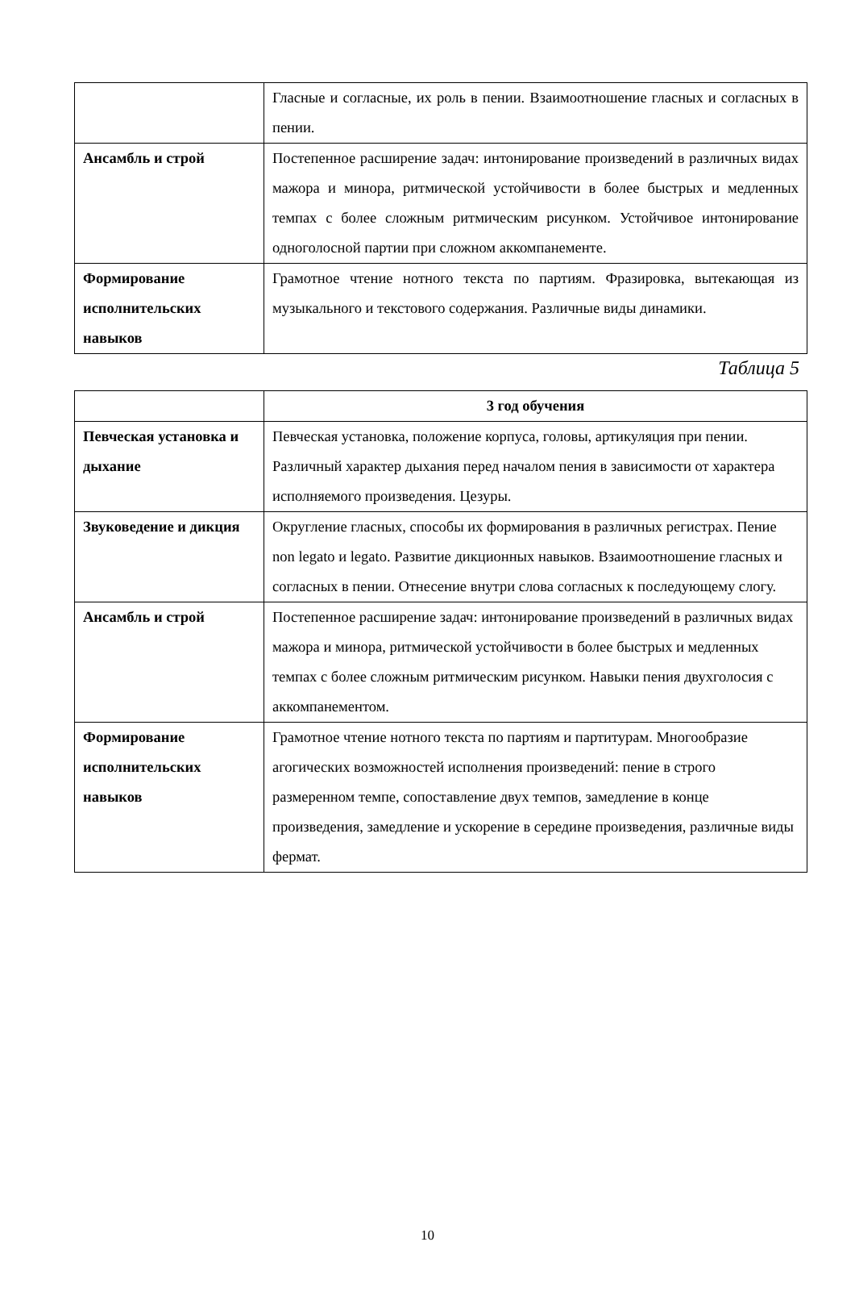| | Гласные и согласные, их роль в пении. Взаимоотношение гласных и согласных в пении. |
| Ансамбль и строй | Постепенное расширение задач: интонирование произведений в различных видах мажора и минора, ритмической устойчивости в более быстрых и медленных темпах с более сложным ритмическим рисунком. Устойчивое интонирование одноголосной партии при сложном аккомпанементе. |
| Формирование исполнительских навыков | Грамотное чтение нотного текста по партиям. Фразировка, вытекающая из музыкального и текстового содержания. Различные виды динамики. |
Таблица 5
| | 3 год обучения |
| Певческая установка и дыхание | Певческая установка, положение корпуса, головы, артикуляция при пении. Различный характер дыхания перед началом пения в зависимости от характера исполняемого произведения. Цезуры. |
| Звуковедение и дикция | Округление гласных, способы их формирования в различных регистрах. Пение non legato и legato. Развитие дикционных навыков. Взаимоотношение гласных и согласных в пении. Отнесение внутри слова согласных к последующему слогу. |
| Ансамбль и строй | Постепенное расширение задач: интонирование произведений в различных видах мажора и минора, ритмической устойчивости в более быстрых и медленных темпах с более сложным ритмическим рисунком. Навыки пения двухголосия с аккомпанементом. |
| Формирование исполнительских навыков | Грамотное чтение нотного текста по партиям и партитурам. Многообразие агогических возможностей исполнения произведений: пение в строго размеренном темпе, сопоставление двух темпов, замедление в конце произведения, замедление и ускорение в середине произведения, различные виды фермат. |
10